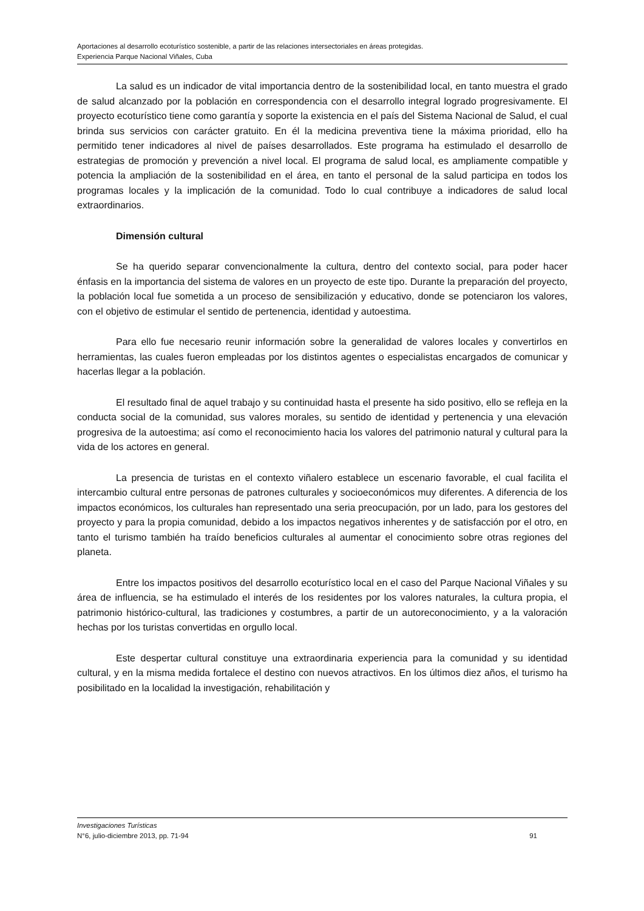Aportaciones al desarrollo ecoturístico sostenible, a partir de las relaciones intersectoriales en áreas protegidas.
Experiencia Parque Nacional Viñales, Cuba
La salud es un indicador de vital importancia dentro de la sostenibilidad local, en tanto muestra el grado de salud alcanzado por la población en correspondencia con el desarrollo integral logrado progresivamente. El proyecto ecoturístico tiene como garantía y soporte la existencia en el país del Sistema Nacional de Salud, el cual brinda sus servicios con carácter gratuito. En él la medicina preventiva tiene la máxima prioridad, ello ha permitido tener indicadores al nivel de países desarrollados. Este programa ha estimulado el desarrollo de estrategias de promoción y prevención a nivel local. El programa de salud local, es ampliamente compatible y potencia la ampliación de la sostenibilidad en el área, en tanto el personal de la salud participa en todos los programas locales y la implicación de la comunidad. Todo lo cual contribuye a indicadores de salud local extraordinarios.
Dimensión cultural
Se ha querido separar convencionalmente la cultura, dentro del contexto social, para poder hacer énfasis en la importancia del sistema de valores en un proyecto de este tipo. Durante la preparación del proyecto, la población local fue sometida a un proceso de sensibilización y educativo, donde se potenciaron los valores, con el objetivo de estimular el sentido de pertenencia, identidad y autoestima.
Para ello fue necesario reunir información sobre la generalidad de valores locales y convertirlos en herramientas, las cuales fueron empleadas por los distintos agentes o especialistas encargados de comunicar y hacerlas llegar a la población.
El resultado final de aquel trabajo y su continuidad hasta el presente ha sido positivo, ello se refleja en la conducta social de la comunidad, sus valores morales, su sentido de identidad y pertenencia y una elevación progresiva de la autoestima; así como el reconocimiento hacia los valores del patrimonio natural y cultural para la vida de los actores en general.
La presencia de turistas en el contexto viñalero establece un escenario favorable, el cual facilita el intercambio cultural entre personas de patrones culturales y socioeconómicos muy diferentes. A diferencia de los impactos económicos, los culturales han representado una seria preocupación, por un lado, para los gestores del proyecto y para la propia comunidad, debido a los impactos negativos inherentes y de satisfacción por el otro, en tanto el turismo también ha traído beneficios culturales al aumentar el conocimiento sobre otras regiones del planeta.
Entre los impactos positivos del desarrollo ecoturístico local en el caso del Parque Nacional Viñales y su área de influencia, se ha estimulado el interés de los residentes por los valores naturales, la cultura propia, el patrimonio histórico-cultural, las tradiciones y costumbres, a partir de un autoreconocimiento, y a la valoración hechas por los turistas convertidas en orgullo local.
Este despertar cultural constituye una extraordinaria experiencia para la comunidad y su identidad cultural, y en la misma medida fortalece el destino con nuevos atractivos. En los últimos diez años, el turismo ha posibilitado en la localidad la investigación, rehabilitación y
Investigaciones Turísticas
N°6, julio-diciembre 2013, pp. 71-94 91